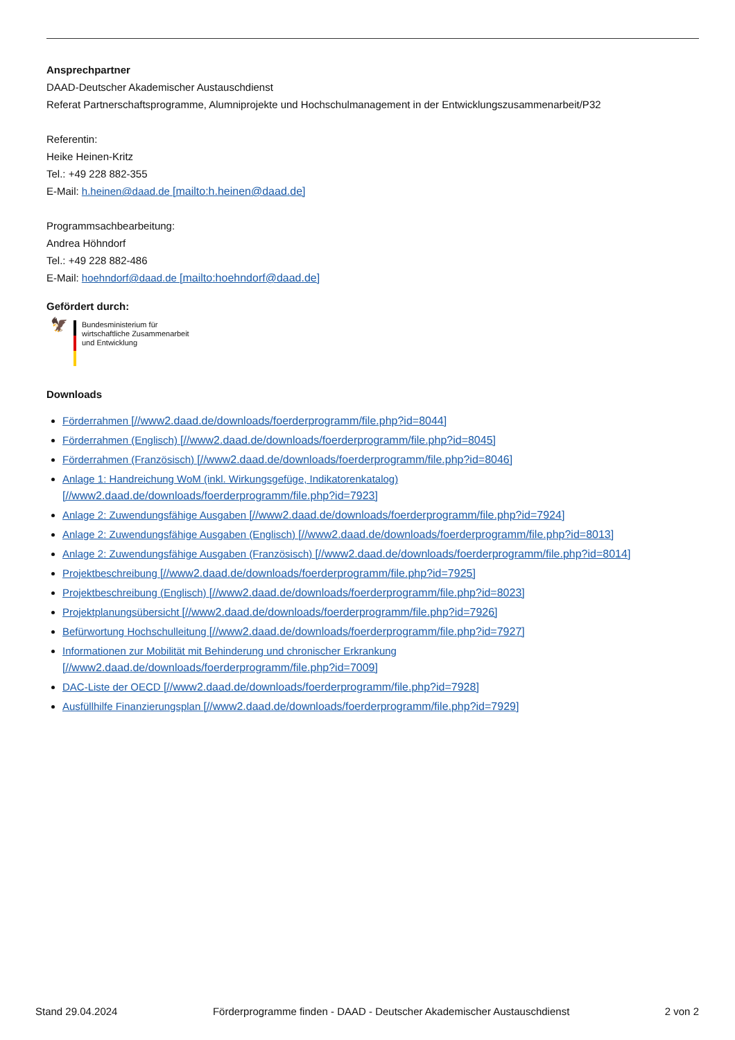Ansprechpartner
DAAD-Deutscher Akademischer Austauschdienst
Referat Partnerschaftsprogramme, Alumniprojekte und Hochschulmanagement in der Entwicklungszusammenarbeit/P32
Referentin:
Heike Heinen-Kritz
Tel.: +49 228 882-355
E-Mail: h.heinen@daad.de [mailto:h.heinen@daad.de]
Programmsachbearbeitung:
Andrea Höhndorf
Tel.: +49 228 882-486
E-Mail: hoehndorf@daad.de [mailto:hoehndorf@daad.de]
Gefördert durch:
🦅
Bundesministerium für
wirtschaftliche Zusammenarbeit
und Entwicklung
Downloads
Förderrahmen [//www2.daad.de/downloads/foerderprogramm/file.php?id=8044]
Förderrahmen (Englisch) [//www2.daad.de/downloads/foerderprogramm/file.php?id=8045]
Förderrahmen (Französisch) [//www2.daad.de/downloads/foerderprogramm/file.php?id=8046]
Anlage 1: Handreichung WoM (inkl. Wirkungsgefüge, Indikatorenkatalog)
[//www2.daad.de/downloads/foerderprogramm/file.php?id=7923]
Anlage 2: Zuwendungsfähige Ausgaben [//www2.daad.de/downloads/foerderprogramm/file.php?id=7924]
Anlage 2: Zuwendungsfähige Ausgaben (Englisch) [//www2.daad.de/downloads/foerderprogramm/file.php?id=8013]
Anlage 2: Zuwendungsfähige Ausgaben (Französisch) [//www2.daad.de/downloads/foerderprogramm/file.php?id=8014]
Projektbeschreibung [//www2.daad.de/downloads/foerderprogramm/file.php?id=7925]
Projektbeschreibung (Englisch) [//www2.daad.de/downloads/foerderprogramm/file.php?id=8023]
Projektplanungsübersicht [//www2.daad.de/downloads/foerderprogramm/file.php?id=7926]
Befürwortung Hochschulleitung [//www2.daad.de/downloads/foerderprogramm/file.php?id=7927]
Informationen zur Mobilität mit Behinderung und chronischer Erkrankung
[//www2.daad.de/downloads/foerderprogramm/file.php?id=7009]
DAC-Liste der OECD [//www2.daad.de/downloads/foerderprogramm/file.php?id=7928]
Ausfüllhilfe Finanzierungsplan [//www2.daad.de/downloads/foerderprogramm/file.php?id=7929]
Stand 29.04.2024 Förderprogramme finden - DAAD - Deutscher Akademischer Austauschdienst 2 von 2